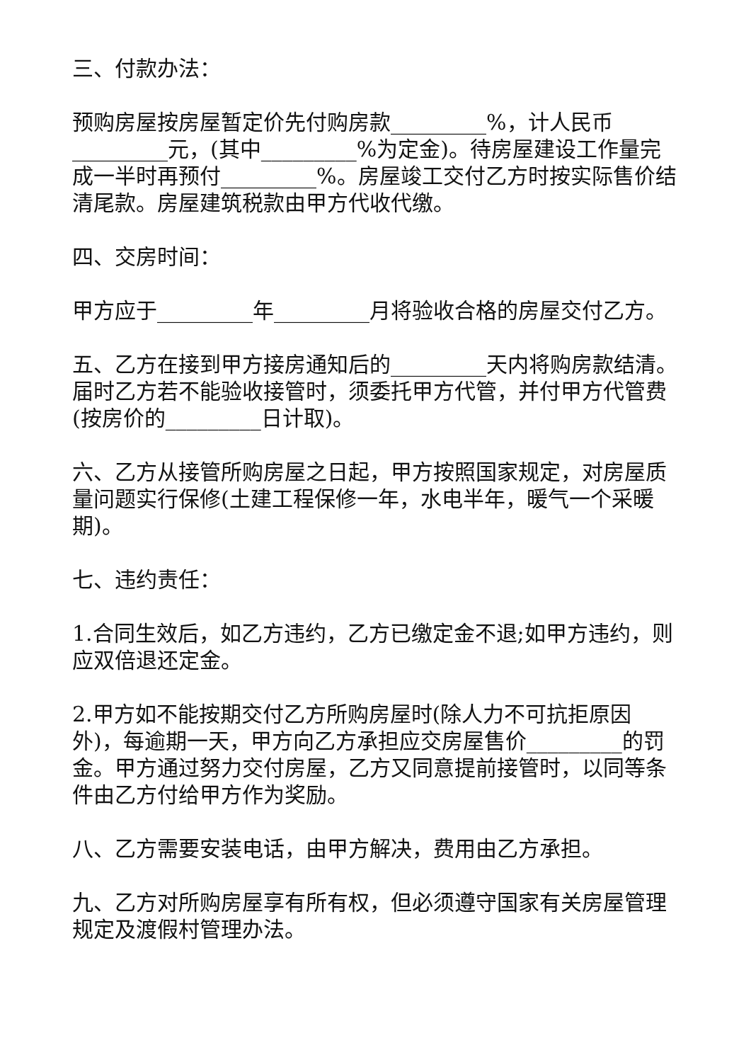三、付款办法：
预购房屋按房屋暂定价先付购房款_________%，计人民币_________元，(其中_________%为定金)。待房屋建设工作量完成一半时再预付_________%。房屋竣工交付乙方时按实际售价结清尾款。房屋建筑税款由甲方代收代缴。
四、交房时间：
甲方应于_________年_________月将验收合格的房屋交付乙方。
五、乙方在接到甲方接房通知后的_________天内将购房款结清。届时乙方若不能验收接管时，须委托甲方代管，并付甲方代管费(按房价的_________日计取)。
六、乙方从接管所购房屋之日起，甲方按照国家规定，对房屋质量问题实行保修(土建工程保修一年，水电半年，暖气一个采暖期)。
七、违约责任：
1.合同生效后，如乙方违约，乙方已缴定金不退;如甲方违约，则应双倍退还定金。
2.甲方如不能按期交付乙方所购房屋时(除人力不可抗拒原因外)，每逾期一天，甲方向乙方承担应交房屋售价_________的罚金。甲方通过努力交付房屋，乙方又同意提前接管时，以同等条件由乙方付给甲方作为奖励。
八、乙方需要安装电话，由甲方解决，费用由乙方承担。
九、乙方对所购房屋享有所有权，但必须遵守国家有关房屋管理规定及渡假村管理办法。